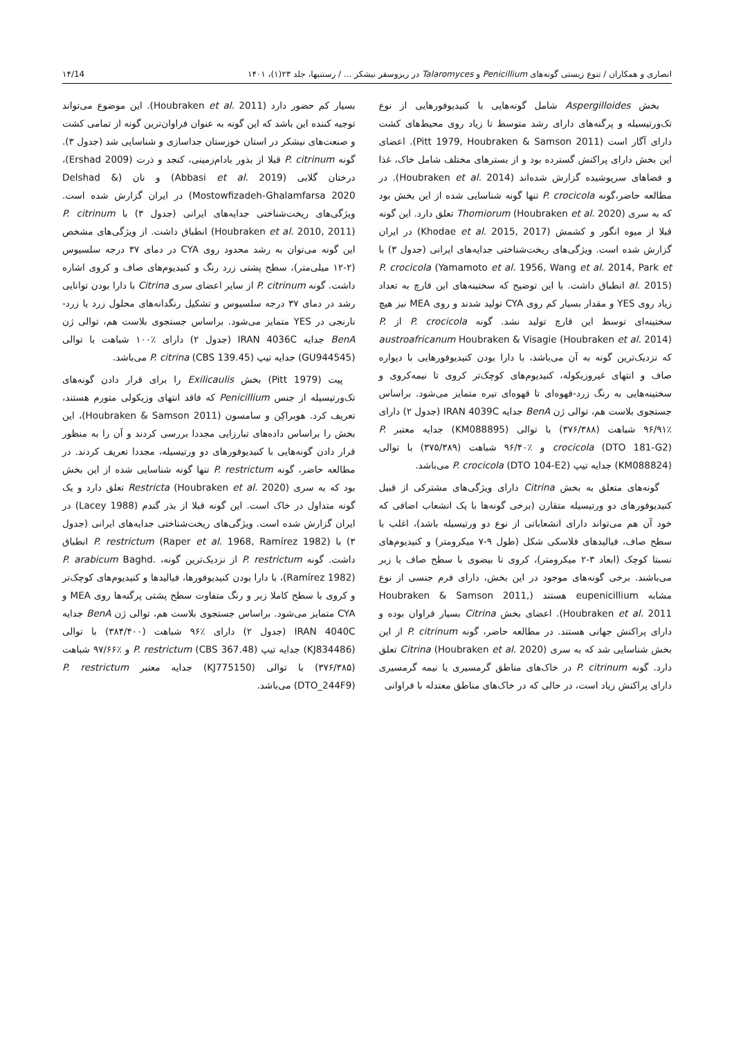انصاری و همکاران / تنوع زیستی گونه‌های Penicillium و Talaromyces در ریزوسفر نیشکر ... / رستنیها، جلد ۲۳(۱)، ۱۴۰۱ ۱۴/14
بخش Aspergilloides شامل گونه‌هایی با کنیدیوفورهایی از نوع تک‌ورتیسیله و پرگنه‌های دارای رشد متوسط تا زیاد روی محیط‌های کشت دارای آگار است (Pitt 1979, Houbraken & Samson 2011). اعضای این بخش دارای پراکنش گسترده بود و از بسترهای مختلف شامل خاک، غذا و فضاهای سرپوشیده گزارش شده‌اند (Houbraken et al. 2014). در مطالعه حاضر،گونه P. crocicola تنها گونه شناسایی شده از این بخش بود که به سری Thomiorum (Houbraken et al. 2020) تعلق دارد. این گونه قبلا از میوه انگور و کشمش (Khodae et al. 2015, 2017) در ایران گزارش شده است. ویژگی‌های ریخت‌شناختی جدایه‌های ایرانی (جدول ۳) با P. crocicola (Yamamoto et al. 1956, Wang et al. 2014, Park et al. 2015) انطباق داشت. با این توضیح که سختینه‌های این قارچ به تعداد زیاد روی YES و مقدار بسیار کم روی CYA تولید شدند و روی MEA نیز هیچ سختینه‌ای توسط این قارچ تولید نشد. گونه P. crocicola از P. austroafricanum Houbraken & Visagie (Houbraken et al. 2014) که نزدیک‌ترین گونه به آن می‌باشد، با دارا بودن کنیدیوفورهایی با دیواره صاف و انتهای غیروزیکوله، کنیدیوم‌های کوچک‌تر کروی تا نیمه‌کروی و سختینه‌هایی به رنگ زرد-قهوه‌ای تا قهوه‌ای تیره متمایز می‌شود. براساس جستجوی بلاست هم، توالی ژن BenA جدایه IRAN 4039C (جدول ۲) دارای ٪۹۶/۹۱ شباهت (۳۷۶/۳۸۸) با توالی (KM088895) جدایه معتبر P. crocicola (DTO 181-G2) و ٪۹۶/۴۰ شباهت (۳۷۵/۳۸۹) با توالی (KM088824) جدایه تیپ P. crocicola (DTO 104-E2) می‌باشد.
گونه‌های متعلق به بخش Citrina دارای ویژگی‌های مشترکی از قبیل کنیدیوفورهای دو ورتیسیله متقارن (برخی گونه‌ها با یک انشعاب اضافی که خود آن هم می‌تواند دارای انشعاباتی از نوع دو ورتیسیله باشد)، اغلب با سطح صاف، فیالیدهای فلاسکی شکل (طول ۹-۷ میکرومتر) و کنیدیوم‌های نسبتا کوچک (ابعاد ۳-۲ میکرومتر)، کروی تا بیضوی با سطح صاف یا زبر می‌باشند. برخی گونه‌های موجود در این بخش، دارای فرم جنسی از نوع مشابه eupenicillium هستند (Houbraken & Samson 2011, Houbraken et al. 2011). اعضای بخش Citrina بسیار فراوان بوده و دارای پراکنش جهانی هستند. در مطالعه حاضر، گونه P. citrinum از این بخش شناسایی شد که به سری Citrina (Houbraken et al. 2020) تعلق دارد. گونه P. citrinum در خاک‌های مناطق گرمسیری یا نیمه گرمسیری دارای پراکنش زیاد است، در حالی که در خاک‌های مناطق معتدله با فراوانی
بسیار کم حضور دارد (Houbraken et al. 2011). این موضوع می‌تواند توجیه کننده این باشد که این گونه به عنوان فراوان‌ترین گونه از تمامی کشت و صنعت‌های نیشکر در استان خوزستان جداسازی و شناسایی شد (جدول ۳). گونه P. citrinum قبلا از بذور بادام‌زمینی، کنجد و ذرت (Ershad 2009)، درختان گلابی (Abbasi et al. 2019) و نان (Delshad & Mostowfizadeh-Ghalamfarsa 2020) در ایران گزارش شده است. ویژگی‌های ریخت‌شناختی جدایه‌های ایرانی (جدول ۳) با P. citrinum (Houbraken et al. 2010, 2011) انطباق داشت. از ویژگی‌های مشخص این گونه می‌توان به رشد محدود روی CYA در دمای ۳۷ درجه سلسیوس (۲-۱۲ میلی‌متر)، سطح پشتی زرد رنگ و کنیدیوم‌های صاف و کروی اشاره داشت. گونه P. citrinum از سایر اعضای سری Citrina با دارا بودن توانایی رشد در دمای ۳۷ درجه سلسیوس و تشکیل رنگدانه‌های محلول زرد یا زرد-نارنجی در YES متمایز می‌شود. براساس جستجوی بلاست هم، توالی ژن BenA جدایه IRAN 4036C (جدول ۲) دارای ٪۱۰۰ شباهت با توالی (GU944545) جدایه تیپ P. citrina (CBS 139.45) می‌باشد.
پیت (Pitt 1979) بخش Exilicaulis را برای قرار دادن گونه‌های تک‌ورتیسیله از جنس Penicillium که فاقد انتهای وزیکولی متورم هستند، تعریف کرد. هوبراکِن و سامسون (Houbraken & Samson 2011)، این بخش را براساس داده‌های تبارزایی مجددا بررسی کردند و آن را به منظور قرار دادن گونه‌هایی با کنیدیوفورهای دو ورتیسیله، مجددا تعریف کردند. در مطالعه حاضر، گونه P. restrictum تنها گونه شناسایی شده از این بخش بود که به سری Restricta (Houbraken et al. 2020) تعلق دارد و یک گونه متداول در خاک است. این گونه قبلا از بذر گندم (Lacey 1988) در ایران گزارش شده است. ویژگی‌های ریخت‌شناختی جدایه‌های ایرانی (جدول ۳) با P. restrictum (Raper et al. 1968, Ramírez 1982) انطباق داشت. گونه P. restrictum از نزدیک‌ترین گونه، P. arabicum Baghd.(Ramírez 1982)، با دارا بودن کنیدیوفورها، فیالیدها و کنیدیوم‌های کوچک‌تر و کروی با سطح کاملا زبر و رنگ متفاوت سطح پشتی پرگنه‌ها روی MEA و CYA متمایز می‌شود. براساس جستجوی بلاست هم، توالی ژن BenA جدایه IRAN 4040C (جدول ۲) دارای ٪۹۶ شباهت (۳۸۴/۴۰۰) با توالی (KJ834486) جدایه تیپ P. restrictum (CBS 367.48) و ٪۹۷/۶۶ شباهت (۳۷۶/۳۸۵) با توالی (KJ775150) جدایه معتبر P. restrictum (DTO_244F9) می‌باشد.